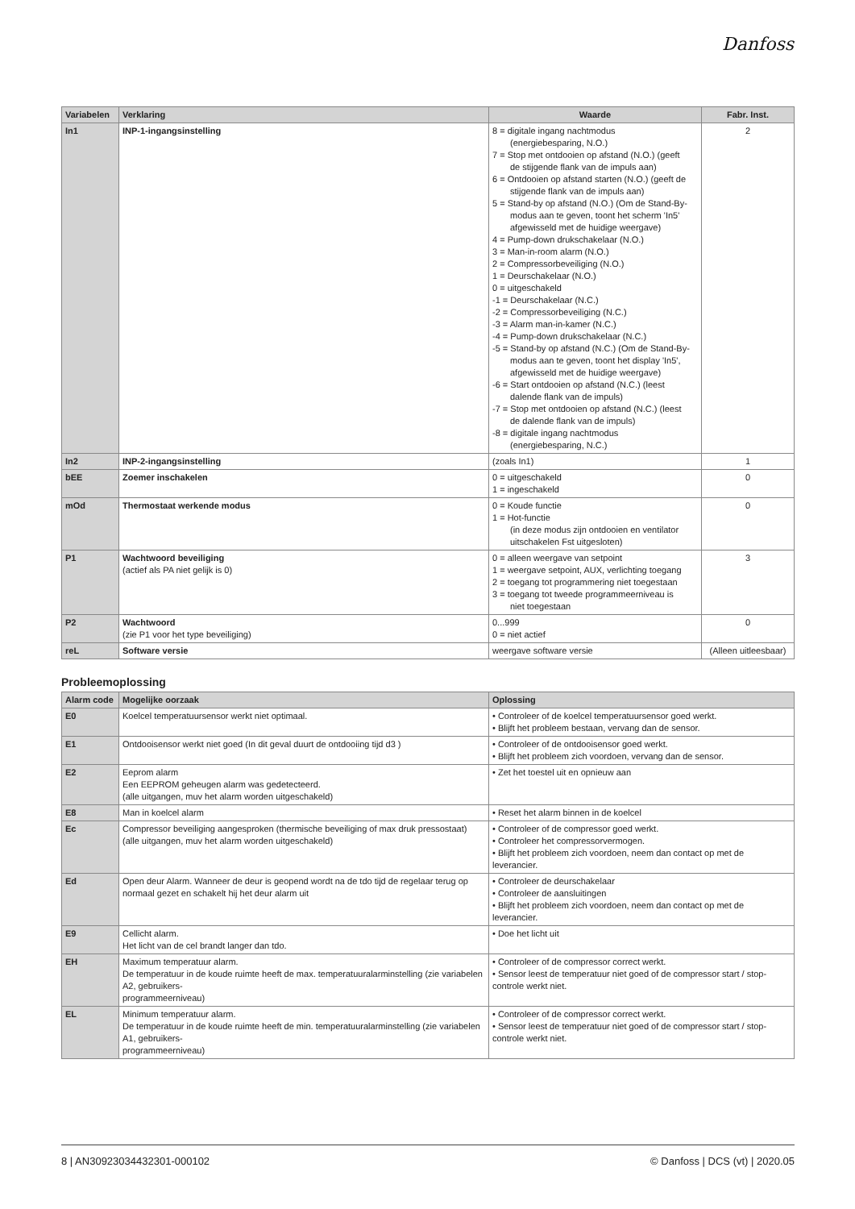Danfoss
| Variabelen | Verklaring | Waarde | Fabr. Inst. |
| --- | --- | --- | --- |
| In1 | INP-1-ingangsinstelling | 8 = digitale ingang nachtmodus (energiebesparing, N.O.) 7 = Stop met ontdooien op afstand (N.O.) (geeft de stijgende flank van de impuls aan) 6 = Ontdooien op afstand starten (N.O.) (geeft de stijgende flank van de impuls aan) 5 = Stand-by op afstand (N.O.) (Om de Stand-By- modus aan te geven, toont het scherm 'In5' afgewisseld met de huidige weergave) 4 = Pump-down drukschakelaar (N.O.) 3 = Man-in-room alarm (N.O.) 2 = Compressorbeveiliging (N.O.) 1 = Deurschakelaar (N.O.) 0 = uitgeschakeld -1 = Deurschakelaar (N.C.) -2 = Compressorbeveiliging (N.C.) -3 = Alarm man-in-kamer (N.C.) -4 = Pump-down drukschakelaar (N.C.) -5 = Stand-by op afstand (N.C.) (Om de Stand-By- modus aan te geven, toont het display 'In5', afgewisseld met de huidige weergave) -6 = Start ontdooien op afstand (N.C.) (leest dalende flank van de impuls) -7 = Stop met ontdooien op afstand (N.C.) (leest de dalende flank van de impuls) -8 = digitale ingang nachtmodus (energiebesparing, N.C.) | 2 |
| In2 | INP-2-ingangsinstelling | (zoals In1) | 1 |
| bEE | Zoemer inschakelen | 0 = uitgeschakeld 1 = ingeschakeld | 0 |
| mOd | Thermostaat werkende modus | 0 = Koude functie 1 = Hot-functie (in deze modus zijn ontdooien en ventilator uitschakelen Fst uitgesloten) | 0 |
| P1 | Wachtwoord beveiliging (actief als PA niet gelijk is 0) | 0 = alleen weergave van setpoint 1 = weergave setpoint, AUX, verlichting toegang 2 = toegang tot programmering niet toegestaan 3 = toegang tot tweede programmeerniveau is niet toegestaan | 3 |
| P2 | Wachtwoord (zie P1 voor het type beveiliging) | 0...999 0 = niet actief | 0 |
| reL | Software versie | weergave software versie | (Alleen uitleesbaar) |
Probleemoplossing
| Alarm code | Mogelijke oorzaak | Oplossing |
| --- | --- | --- |
| E0 | Koelcel temperatuursensor werkt niet optimaal. | • Controleer of de koelcel temperatuursensor goed werkt. • Blijft het probleem bestaan, vervang dan de sensor. |
| E1 | Ontdooisensor werkt niet goed (In dit geval duurt de ontdooiing tijd d3 ) | • Controleer of de ontdooisensor goed werkt. • Blijft het probleem zich voordoen, vervang dan de sensor. |
| E2 | Eeprom alarm Een EEPROM geheugen alarm was gedetecteerd. (alle uitgangen, muv het alarm worden uitgeschakeld) | • Zet het toestel uit en opnieuw aan |
| E8 | Man in koelcel alarm | • Reset het alarm binnen in de koelcel |
| Ec | Compressor beveiliging aangesproken (thermische beveiliging of max druk pressostaat) (alle uitgangen, muv het alarm worden uitgeschakeld) | • Controleer of de compressor goed werkt. • Controleer het compressorvermogen. • Blijft het probleem zich voordoen, neem dan contact op met de leverancier. |
| Ed | Open deur Alarm. Wanneer de deur is geopend wordt na de tdo tijd de regelaar terug op normaal gezet en schakelt hij het deur alarm uit | • Controleer de deurschakelaar • Controleer de aansluitingen • Blijft het probleem zich voordoen, neem dan contact op met de leverancier. |
| E9 | Cellicht alarm. Het licht van de cel brandt langer dan tdo. | • Doe het licht uit |
| EH | Maximum temperatuur alarm. De temperatuur in de koude ruimte heeft de max. temperatuuralarminstelling (zie variabelen A2, gebruikers- programmeerniveau) | • Controleer of de compressor correct werkt. • Sensor leest de temperatuur niet goed of de compressor start / stop-controle werkt niet. |
| EL | Minimum temperatuur alarm. De temperatuur in de koude ruimte heeft de min. temperatuuralarminstelling (zie variabelen A1, gebruikers- programmeerniveau) | • Controleer of de compressor correct werkt. • Sensor leest de temperatuur niet goed of de compressor start / stop-controle werkt niet. |
8 | AN30923034432301-000102 © Danfoss | DCS (vt) | 2020.05